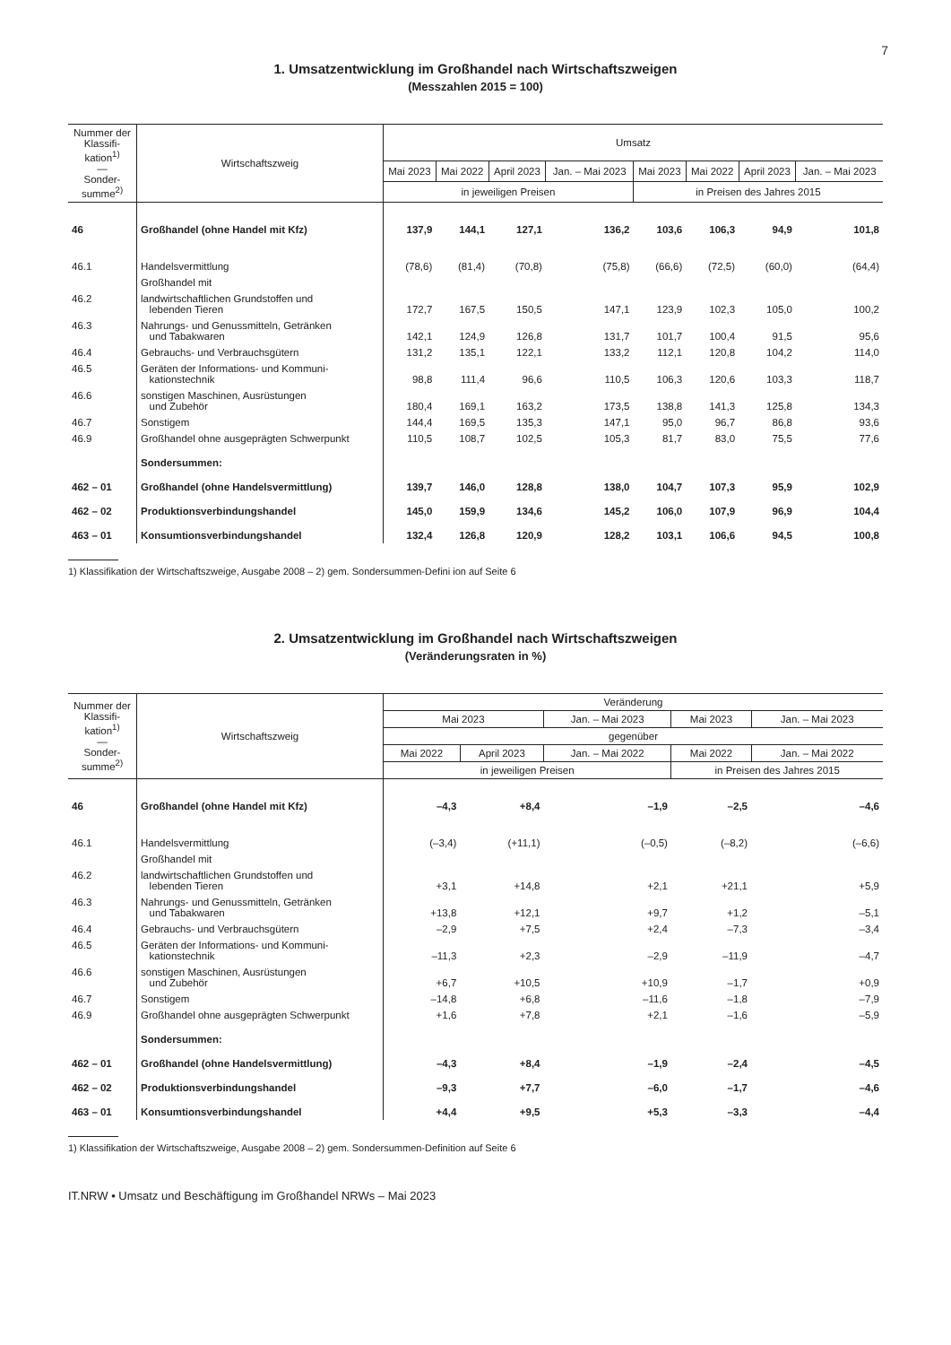7
1. Umsatzentwicklung im Großhandel nach Wirtschaftszweigen
(Messzahlen 2015 = 100)
| Nummer der Klassifi-kation<sup>1)</sup> — Sonder-summe<sup>2)</sup> | Wirtschaftszweig | Umsatz | | | | | | | |
| --- | --- | --- | --- | --- | --- | --- | --- | --- | --- |
| | | Mai 2023 | Mai 2022 | April 2023 | Jan. – Mai 2023 | Mai 2023 | Mai 2022 | April 2023 | Jan. – Mai 2023 |
| | | in jeweiligen Preisen | | | | in Preisen des Jahres 2015 | | | |
| 46 | Großhandel (ohne Handel mit Kfz) | 137,9 | 144,1 | 127,1 | 136,2 | 103,6 | 106,3 | 94,9 | 101,8 |
| 46.1 | Handelsvermittlung | (78,6) | (81,4) | (70,8) | (75,8) | (66,6) | (72,5) | (60,0) | (64,4) |
| | Großhandel mit | | | | | | | | |
| 46.2 | landwirtschaftlichen Grundstoffen und lebenden Tieren | 172,7 | 167,5 | 150,5 | 147,1 | 123,9 | 102,3 | 105,0 | 100,2 |
| 46.3 | Nahrungs- und Genussmitteln, Getränken und Tabakwaren | 142,1 | 124,9 | 126,8 | 131,7 | 101,7 | 100,4 | 91,5 | 95,6 |
| 46.4 | Gebrauchs- und Verbrauchsgütern | 131,2 | 135,1 | 122,1 | 133,2 | 112,1 | 120,8 | 104,2 | 114,0 |
| 46.5 | Geräten der Informations- und Kommuni- kationstechnik | 98,8 | 111,4 | 96,6 | 110,5 | 106,3 | 120,6 | 103,3 | 118,7 |
| 46.6 | sonstigen Maschinen, Ausrüstungen und Zubehör | 180,4 | 169,1 | 163,2 | 173,5 | 138,8 | 141,3 | 125,8 | 134,3 |
| 46.7 | Sonstigem | 144,4 | 169,5 | 135,3 | 147,1 | 95,0 | 96,7 | 86,8 | 93,6 |
| 46.9 | Großhandel ohne ausgeprägten Schwerpunkt | 110,5 | 108,7 | 102,5 | 105,3 | 81,7 | 83,0 | 75,5 | 77,6 |
| | Sondersummen: | | | | | | | | |
| 462 – 01 | Großhandel (ohne Handelsvermittlung) | 139,7 | 146,0 | 128,8 | 138,0 | 104,7 | 107,3 | 95,9 | 102,9 |
| 462 – 02 | Produktionsverbindungshandel | 145,0 | 159,9 | 134,6 | 145,2 | 106,0 | 107,9 | 96,9 | 104,4 |
| 463 – 01 | Konsumtionsverbindungshandel | 132,4 | 126,8 | 120,9 | 128,2 | 103,1 | 106,6 | 94,5 | 100,8 |
1) Klassifikation der Wirtschaftszweige, Ausgabe 2008 – 2) gem. Sondersummen-Defini ion auf Seite 6
2. Umsatzentwicklung im Großhandel nach Wirtschaftszweigen
(Veränderungsraten in %)
| Nummer der Klassifi-kation<sup>1)</sup> — Sonder-summe<sup>2)</sup> | Wirtschaftszweig | Veränderung | | | | |
| --- | --- | --- | --- | --- | --- | --- |
| | | Mai 2023 | | Jan. – Mai 2023 | Mai 2023 | Jan. – Mai 2023 |
| | | gegenüber | | | | |
| | | Mai 2022 | April 2023 | Jan. – Mai 2022 | Mai 2022 | Jan. – Mai 2022 |
| | | in jeweiligen Preisen | | | in Preisen des Jahres 2015 | |
| 46 | Großhandel (ohne Handel mit Kfz) | –4,3 | +8,4 | –1,9 | –2,5 | –4,6 |
| 46.1 | Handelsvermittlung | (–3,4) | (+11,1) | (–0,5) | (–8,2) | (–6,6) |
| | Großhandel mit | | | | | |
| 46.2 | landwirtschaftlichen Grundstoffen und lebenden Tieren | +3,1 | +14,8 | +2,1 | +21,1 | +5,9 |
| 46.3 | Nahrungs- und Genussmitteln, Getränken und Tabakwaren | +13,8 | +12,1 | +9,7 | +1,2 | –5,1 |
| 46.4 | Gebrauchs- und Verbrauchsgütern | –2,9 | +7,5 | +2,4 | –7,3 | –3,4 |
| 46.5 | Geräten der Informations- und Kommuni- kationstechnik | –11,3 | +2,3 | –2,9 | –11,9 | –4,7 |
| 46.6 | sonstigen Maschinen, Ausrüstungen und Zubehör | +6,7 | +10,5 | +10,9 | –1,7 | +0,9 |
| 46.7 | Sonstigem | –14,8 | +6,8 | –11,6 | –1,8 | –7,9 |
| 46.9 | Großhandel ohne ausgeprägten Schwerpunkt | +1,6 | +7,8 | +2,1 | –1,6 | –5,9 |
| | Sondersummen: | | | | | |
| 462 – 01 | Großhandel (ohne Handelsvermittlung) | –4,3 | +8,4 | –1,9 | –2,4 | –4,5 |
| 462 – 02 | Produktionsverbindungshandel | –9,3 | +7,7 | –6,0 | –1,7 | –4,6 |
| 463 – 01 | Konsumtionsverbindungshandel | +4,4 | +9,5 | +5,3 | –3,3 | –4,4 |
1) Klassifikation der Wirtschaftszweige, Ausgabe 2008 – 2) gem. Sondersummen-Definition auf Seite 6
IT.NRW • Umsatz und Beschäftigung im Großhandel NRWs – Mai 2023